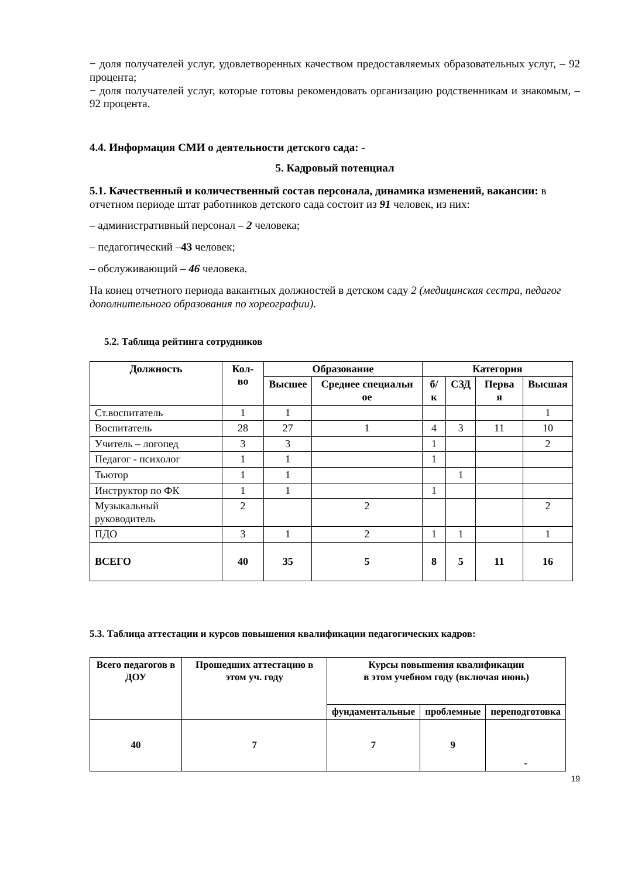− доля получателей услуг, удовлетворенных качеством предоставляемых образовательных услуг, – 92 процента;
− доля получателей услуг, которые готовы рекомендовать организацию родственникам и знакомым, – 92 процента.
4.4. Информация СМИ о деятельности детского сада: -
5. Кадровый потенциал
5.1. Качественный и количественный состав персонала, динамика изменений, вакансии: в отчетном периоде штат работников детского сада состоит из 91 человек, из них:
– административный персонал – 2 человека;
– педагогический –43 человек;
– обслуживающий – 46 человека.
На конец отчетного периода вакантных должностей в детском саду 2 (медицинская сестра, педагог дополнительного образования по хореографии).
5.2. Таблица рейтинга сотрудников
| Должность | Кол-во | Образование | | Категория | | | |
| --- | --- | --- | --- | --- | --- | --- | --- |
| | | Высшее | Среднее специальн ое | б/к | СЗД | Перва я | Высшая |
| Ст.воспитатель | 1 | 1 | | | | | 1 |
| Воспитатель | 28 | 27 | 1 | 4 | 3 | 11 | 10 |
| Учитель – логопед | 3 | 3 | | 1 | | | 2 |
| Педагог - психолог | 1 | 1 | | 1 | | | |
| Тьютор | 1 | 1 | | | 1 | | |
| Инструктор по ФК | 1 | 1 | | 1 | | | |
| Музыкальный руководитель | 2 | | 2 | | | | 2 |
| ПДО | 3 | 1 | 2 | 1 | 1 | | 1 |
| ВСЕГО | 40 | 35 | 5 | 8 | 5 | 11 | 16 |
5.3. Таблица аттестации и курсов повышения квалификации педагогических кадров:
| Всего педагогов в ДОУ | Прошедших аттестацию в этом уч. году | Курсы повышения квалификации в этом учебном году (включая июнь) | | |
| --- | --- | --- | --- | --- |
| | | фундаментальные | проблемные | переподготовка |
| 40 | 7 | 7 | 9 | - |
19